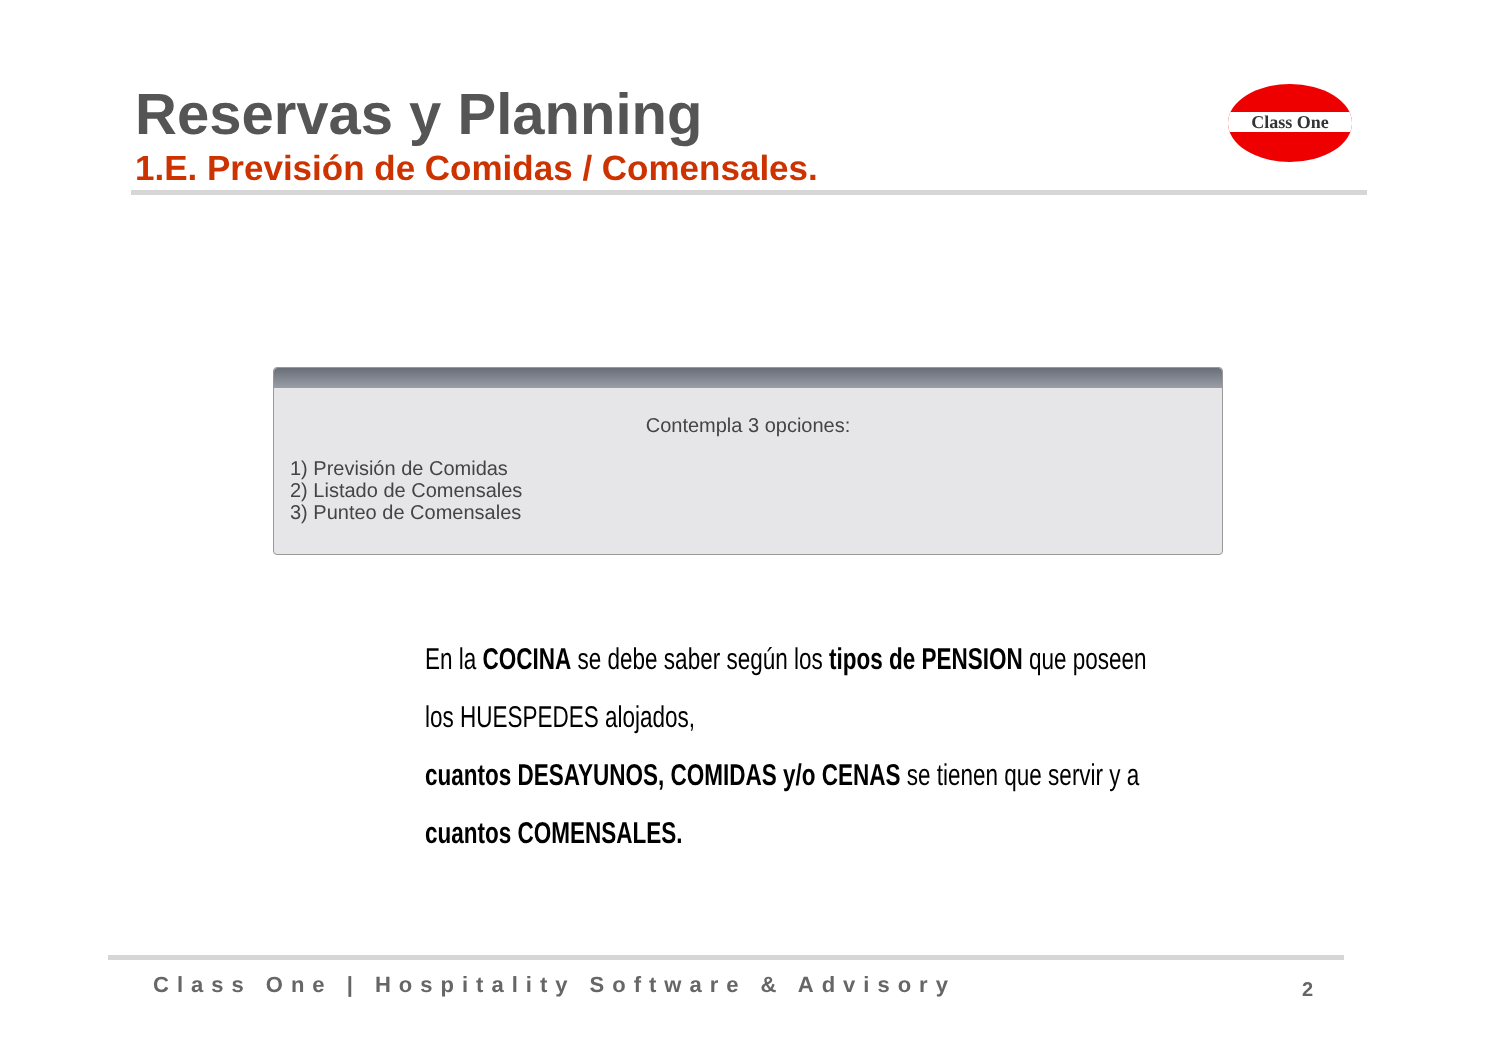Reservas y Planning
1.E. Previsión de Comidas / Comensales.
Class One
Contempla 3 opciones:
1) Previsión de Comidas
2) Listado de Comensales
3) Punteo de Comensales
En la COCINA se debe saber según los tipos de PENSION que poseen los HUESPEDES alojados,
cuantos DESAYUNOS, COMIDAS y/o CENAS se tienen que servir y a cuantos COMENSALES.
Class One | Hospitality Software & Advisory
2